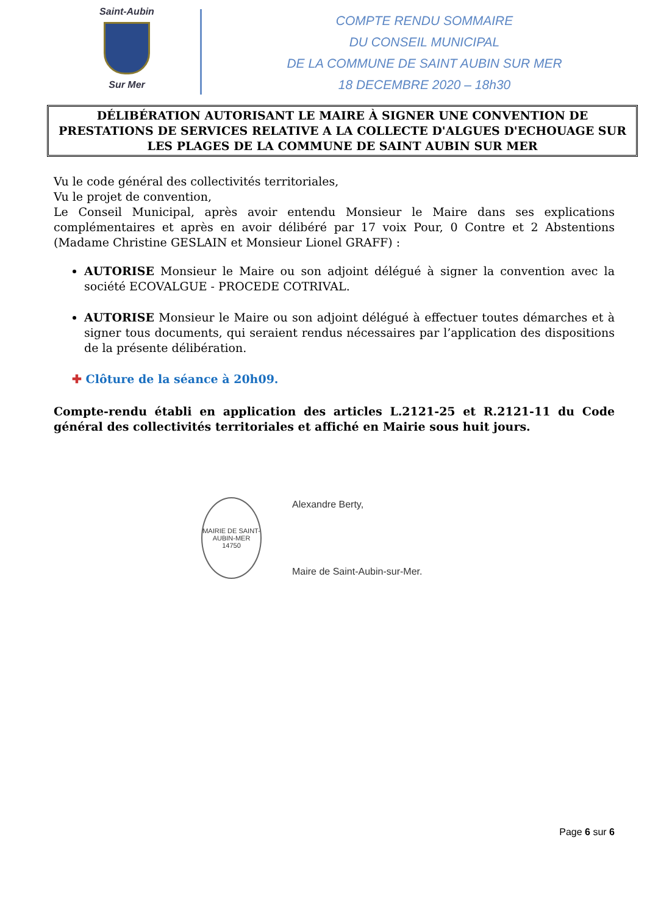Saint-Aubin
Sur Mer
COMPTE RENDU SOMMAIRE
DU CONSEIL MUNICIPAL
DE LA COMMUNE DE SAINT AUBIN SUR MER
18 DECEMBRE 2020 – 18h30
DÉLIBÉRATION AUTORISANT LE MAIRE À SIGNER UNE CONVENTION DE PRESTATIONS DE SERVICES RELATIVE A LA COLLECTE D'ALGUES D'ECHOUAGE SUR LES PLAGES DE LA COMMUNE DE SAINT AUBIN SUR MER
Vu le code général des collectivités territoriales,
Vu le projet de convention,
Le Conseil Municipal, après avoir entendu Monsieur le Maire dans ses explications complémentaires et après en avoir délibéré par 17 voix Pour, 0 Contre et 2 Abstentions (Madame Christine GESLAIN et Monsieur Lionel GRAFF) :
AUTORISE Monsieur le Maire ou son adjoint délégué à signer la convention avec la société ECOVALGUE - PROCEDE COTRIVAL.
AUTORISE Monsieur le Maire ou son adjoint délégué à effectuer toutes démarches et à signer tous documents, qui seraient rendus nécessaires par l’application des dispositions de la présente délibération.
✚ Clôture de la séance à 20h09.
Compte-rendu établi en application des articles L.2121-25 et R.2121-11 du Code général des collectivités territoriales et affiché en Mairie sous huit jours.
MAIRIE DE SAINT-AUBIN-MER
14750
Alexandre Berty,
Maire de Saint-Aubin-sur-Mer.
Page 6 sur 6